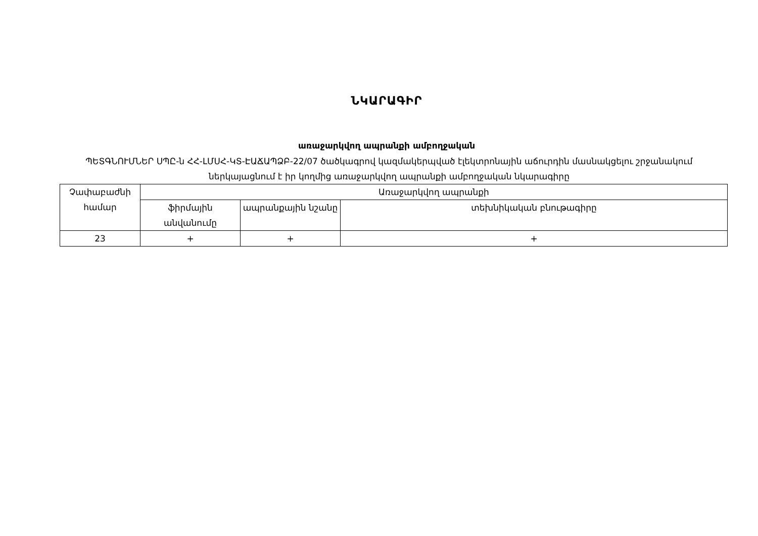ՆԿԱՐԱԳԻՐ
առաջարկվող ապրանքի ամբողջական
ՊԵՏԳՆՈՒՄՆԵՐ ՍՊԸ-ն ՀՀ-ԼՄՍՀ-ԿՏ-ԷԱՃԱՊՁԲ-22/07 ծածկագրով կազմակերպված էլեկտրոնային աճուրդին մասնակցելու շրջանակում ներկայացնում է իր կողմից առաջարկվող ապրանքի ամբողջական նկարագիրը
| Չափաբաժնի համար | Առաջարկվող ապրանքի | | |
| | ֆիրմային անվանումը | ապրանքային նշանը | տեխնիկական բնութագիրը |
| 23 | + | + | + |